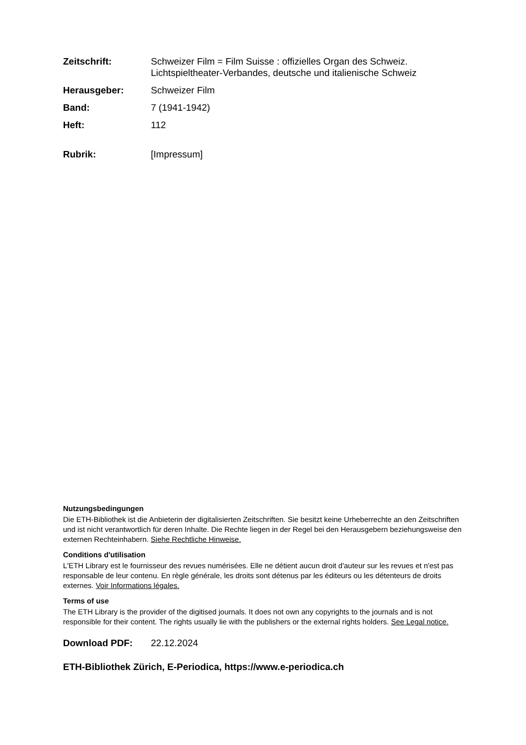Zeitschrift: Schweizer Film = Film Suisse : offizielles Organ des Schweiz. Lichtspieltheater-Verbandes, deutsche und italienische Schweiz
Herausgeber: Schweizer Film
Band: 7 (1941-1942)
Heft: 112
Rubrik: [Impressum]
Nutzungsbedingungen
Die ETH-Bibliothek ist die Anbieterin der digitalisierten Zeitschriften. Sie besitzt keine Urheberrechte an den Zeitschriften und ist nicht verantwortlich für deren Inhalte. Die Rechte liegen in der Regel bei den Herausgebern beziehungsweise den externen Rechteinhabern. Siehe Rechtliche Hinweise.
Conditions d'utilisation
L'ETH Library est le fournisseur des revues numérisées. Elle ne détient aucun droit d'auteur sur les revues et n'est pas responsable de leur contenu. En règle générale, les droits sont détenus par les éditeurs ou les détenteurs de droits externes. Voir Informations légales.
Terms of use
The ETH Library is the provider of the digitised journals. It does not own any copyrights to the journals and is not responsible for their content. The rights usually lie with the publishers or the external rights holders. See Legal notice.
Download PDF: 22.12.2024
ETH-Bibliothek Zürich, E-Periodica, https://www.e-periodica.ch